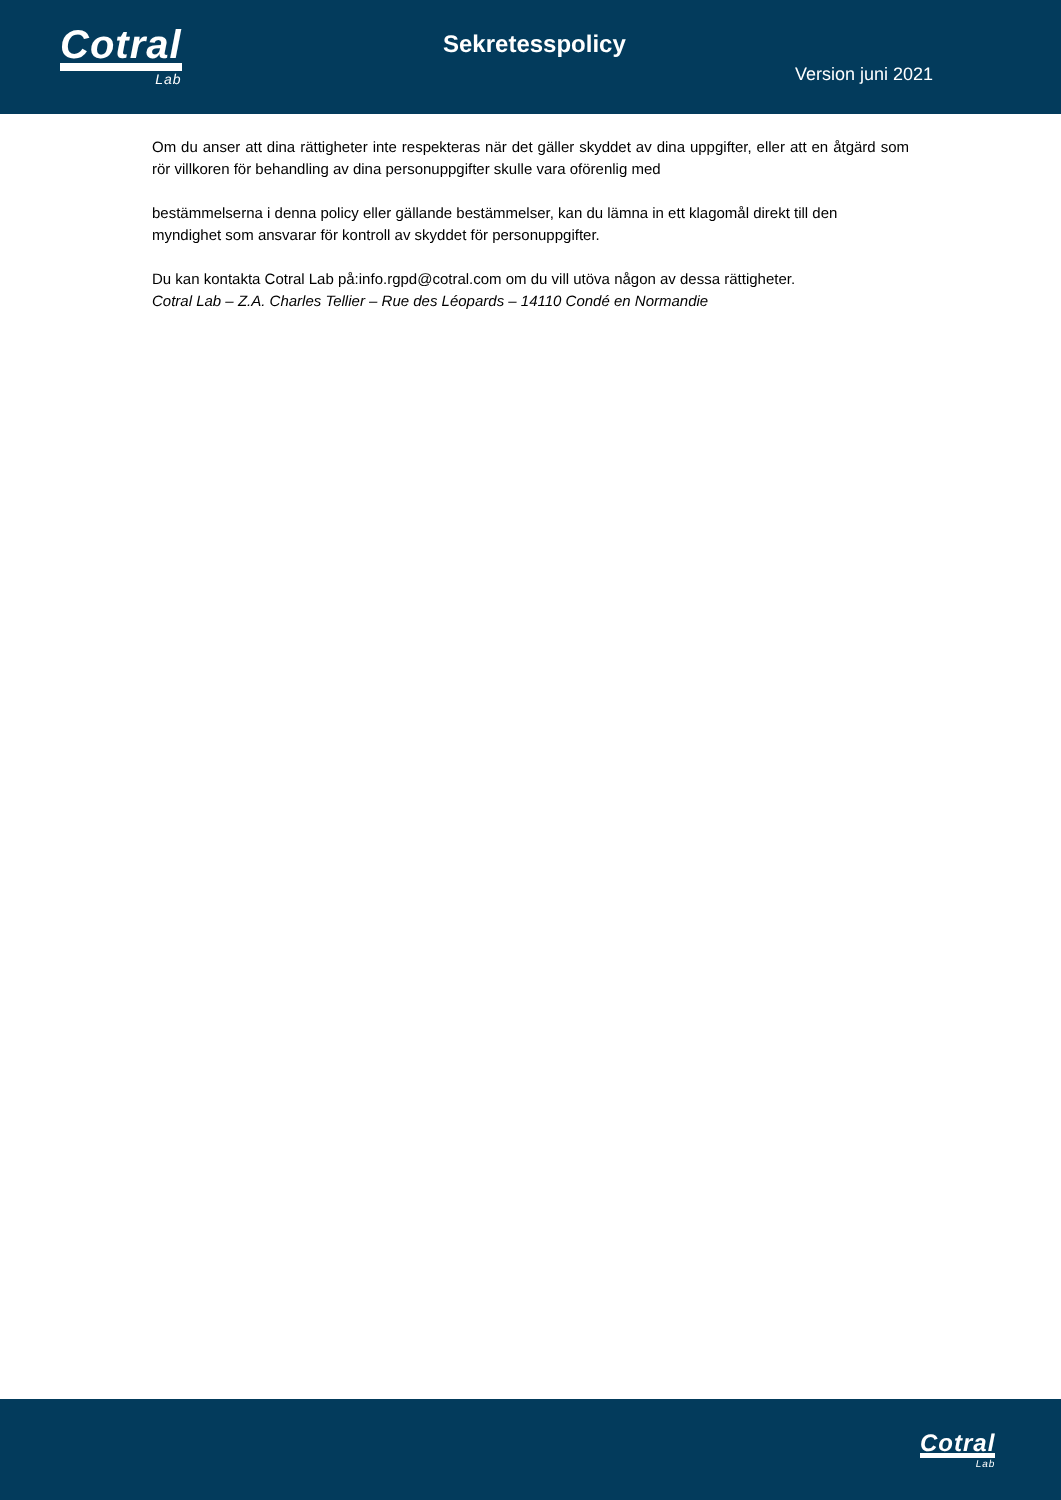Cotral
Lab
Sekretesspolicy
Version juni 2021
Om du anser att dina rättigheter inte respekteras när det gäller skyddet av dina uppgifter, eller att en åtgärd som rör villkoren för behandling av dina personuppgifter skulle vara oförenlig med
bestämmelserna i denna policy eller gällande bestämmelser, kan du lämna in ett klagomål direkt till den myndighet som ansvarar för kontroll av skyddet för personuppgifter.
Du kan kontakta Cotral Lab på:info.rgpd@cotral.com om du vill utöva någon av dessa rättigheter.
Cotral Lab – Z.A. Charles Tellier – Rue des Léopards – 14110 Condé en Normandie
Cotral
Lab